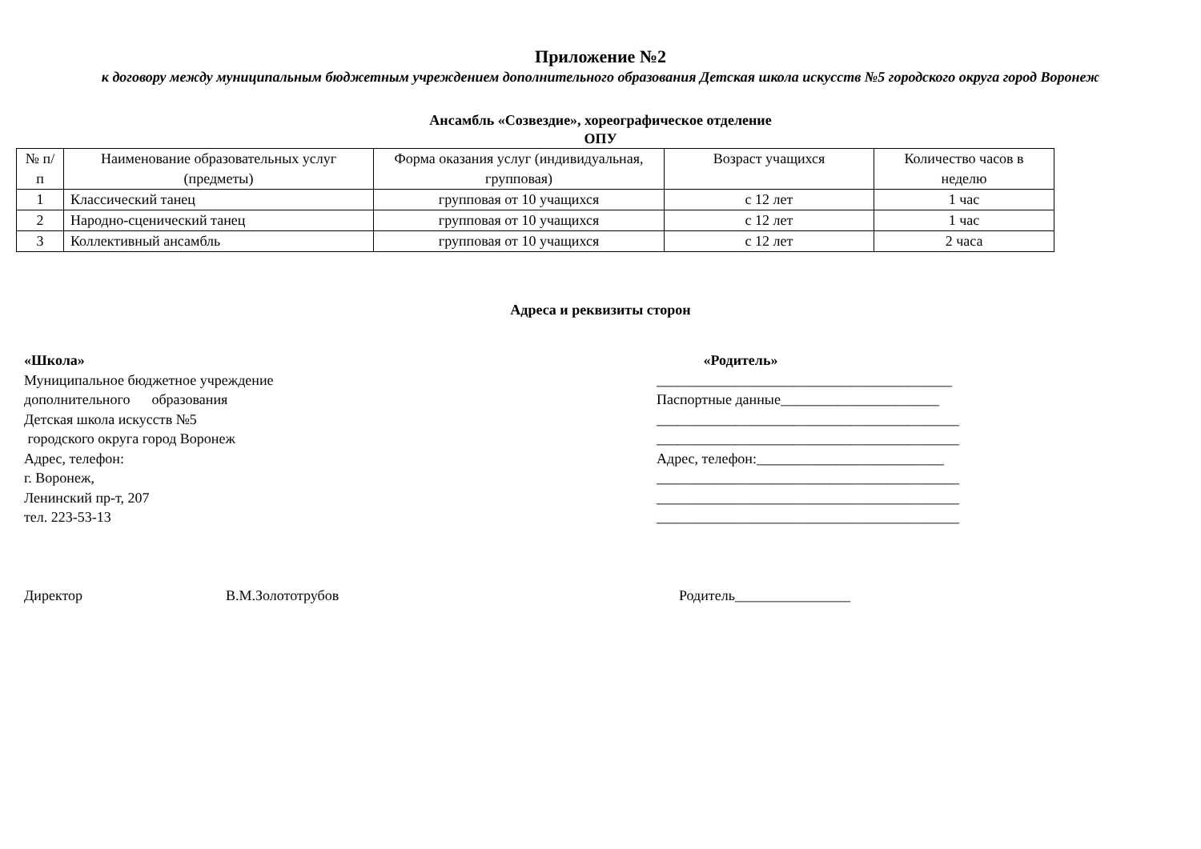Приложение №2
к договору между муниципальным бюджетным учреждением дополнительного образования Детская школа искусств №5 городского округа город Воронеж
Ансамбль «Созвездие», хореографическое отделение
ОПУ
| № п/п | Наименование образовательных услуг (предметы) | Форма оказания услуг (индивидуальная, групповая) | Возраст учащихся | Количество часов в неделю |
| --- | --- | --- | --- | --- |
| 1 | Классический танец | групповая от 10 учащихся | с 12 лет | 1 час |
| 2 | Народно-сценический танец | групповая от 10 учащихся | с 12 лет | 1 час |
| 3 | Коллективный ансамбль | групповая от 10 учащихся | с 12 лет | 2 часа |
Адреса и реквизиты сторон
«Школа»
Муниципальное бюджетное учреждение
дополнительного образования
Детская школа искусств №5
городского округа город Воронеж
Адрес, телефон:
г. Воронеж,
Ленинский пр-т, 207
тел. 223-53-13
«Родитель»
_________________________________________
Паспортные данные______________________
__________________________________________
__________________________________________
Адрес, телефон:__________________________
__________________________________________
__________________________________________
__________________________________________
Директор В.М.Золототрубов Родитель________________